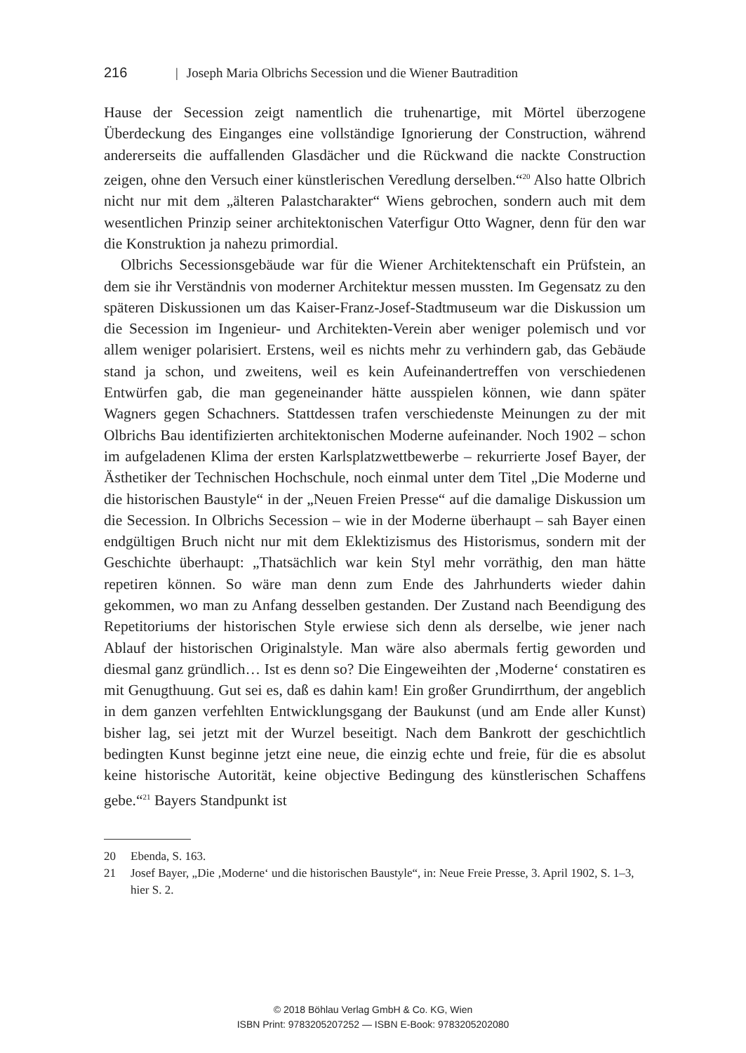216 | Joseph Maria Olbrichs Secession und die Wiener Bautradition
Hause der Secession zeigt namentlich die truhenartige, mit Mörtel überzogene Überdeckung des Einganges eine vollständige Ignorierung der Construction, während andererseits die auffallenden Glasdächer und die Rückwand die nackte Construction zeigen, ohne den Versuch einer künstlerischen Veredlung derselben.“<sup>20</sup> Also hatte Olbrich nicht nur mit dem „älteren Palastcharakter“ Wiens gebrochen, sondern auch mit dem wesentlichen Prinzip seiner architektonischen Vaterfigur Otto Wagner, denn für den war die Konstruktion ja nahezu primordial.
Olbrichs Secessionsgebäude war für die Wiener Architektenschaft ein Prüfstein, an dem sie ihr Verständnis von moderner Architektur messen mussten. Im Gegensatz zu den späteren Diskussionen um das Kaiser-Franz-Josef-Stadtmuseum war die Diskussion um die Secession im Ingenieur- und Architekten-Verein aber weniger polemisch und vor allem weniger polarisiert. Erstens, weil es nichts mehr zu verhindern gab, das Gebäude stand ja schon, und zweitens, weil es kein Aufeinandertreffen von verschiedenen Entwürfen gab, die man gegeneinander hätte ausspielen können, wie dann später Wagners gegen Schachners. Stattdessen trafen verschiedenste Meinungen zu der mit Olbrichs Bau identifizierten architektonischen Moderne aufeinander. Noch 1902 – schon im aufgeladenen Klima der ersten Karlsplatzwettbewerbe – rekurrierte Josef Bayer, der Ästhetiker der Technischen Hochschule, noch einmal unter dem Titel „Die Moderne und die historischen Baustyle“ in der „Neuen Freien Presse“ auf die damalige Diskussion um die Secession. In Olbrichs Secession – wie in der Moderne überhaupt – sah Bayer einen endgültigen Bruch nicht nur mit dem Eklektizismus des Historismus, sondern mit der Geschichte überhaupt: „Thatsächlich war kein Styl mehr vorräthig, den man hätte repetiren können. So wäre man denn zum Ende des Jahrhunderts wieder dahin gekommen, wo man zu Anfang desselben gestanden. Der Zustand nach Beendigung des Repetitoriums der historischen Style erwiese sich denn als derselbe, wie jener nach Ablauf der historischen Originalstyle. Man wäre also abermals fertig geworden und diesmal ganz gründlich… Ist es denn so? Die Eingeweihten der ‚Moderne‘ constatiren es mit Genugthuung. Gut sei es, daß es dahin kam! Ein großer Grundirrthum, der angeblich in dem ganzen verfehlten Entwicklungsgang der Baukunst (und am Ende aller Kunst) bisher lag, sei jetzt mit der Wurzel beseitigt. Nach dem Bankrott der geschichtlich bedingten Kunst beginne jetzt eine neue, die einzig echte und freie, für die es absolut keine historische Autorität, keine objective Bedingung des künstlerischen Schaffens gebe.“<sup>21</sup> Bayers Standpunkt ist
20 Ebenda, S. 163.
21 Josef Bayer, „Die ‚Moderne‘ und die historischen Baustyle“, in: Neue Freie Presse, 3. April 1902, S. 1–3, hier S. 2.
© 2018 Böhlau Verlag GmbH & Co. KG, Wien
ISBN Print: 9783205207252 — ISBN E-Book: 9783205202080